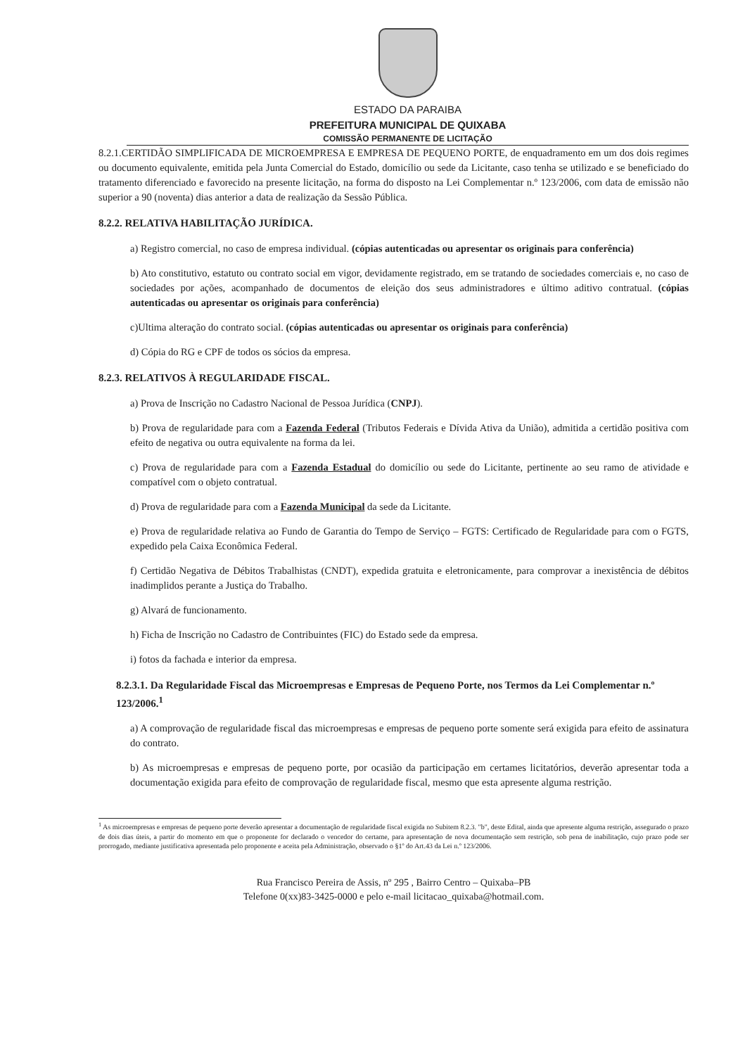ESTADO DA PARAIBA
PREFEITURA MUNICIPAL DE QUIXABA
COMISSÃO PERMANENTE DE LICITAÇÃO
8.2.1.CERTIDÃO SIMPLIFICADA DE MICROEMPRESA E EMPRESA DE PEQUENO PORTE, de enquadramento em um dos dois regimes ou documento equivalente, emitida pela Junta Comercial do Estado, domicílio ou sede da Licitante, caso tenha se utilizado e se beneficiado do tratamento diferenciado e favorecido na presente licitação, na forma do disposto na Lei Complementar n.º 123/2006, com data de emissão não superior a 90 (noventa) dias anterior a data de realização da Sessão Pública.
8.2.2. RELATIVA HABILITAÇÃO JURÍDICA.
a) Registro comercial, no caso de empresa individual. (cópias autenticadas ou apresentar os originais para conferência)
b) Ato constitutivo, estatuto ou contrato social em vigor, devidamente registrado, em se tratando de sociedades comerciais e, no caso de sociedades por ações, acompanhado de documentos de eleição dos seus administradores e último aditivo contratual. (cópias autenticadas ou apresentar os originais para conferência)
c)Ultima alteração do contrato social. (cópias autenticadas ou apresentar os originais para conferência)
d) Cópia do RG e CPF de todos os sócios da empresa.
8.2.3. RELATIVOS À REGULARIDADE FISCAL.
a) Prova de Inscrição no Cadastro Nacional de Pessoa Jurídica (CNPJ).
b) Prova de regularidade para com a Fazenda Federal (Tributos Federais e Dívida Ativa da União), admitida a certidão positiva com efeito de negativa ou outra equivalente na forma da lei.
c) Prova de regularidade para com a Fazenda Estadual do domicílio ou sede do Licitante, pertinente ao seu ramo de atividade e compatível com o objeto contratual.
d) Prova de regularidade para com a Fazenda Municipal da sede da Licitante.
e) Prova de regularidade relativa ao Fundo de Garantia do Tempo de Serviço – FGTS: Certificado de Regularidade para com o FGTS, expedido pela Caixa Econômica Federal.
f) Certidão Negativa de Débitos Trabalhistas (CNDT), expedida gratuita e eletronicamente, para comprovar a inexistência de débitos inadimplidos perante a Justiça do Trabalho.
g) Alvará de funcionamento.
h) Ficha de Inscrição no Cadastro de Contribuintes (FIC) do Estado sede da empresa.
i) fotos da fachada e interior da empresa.
8.2.3.1. Da Regularidade Fiscal das Microempresas e Empresas de Pequeno Porte, nos Termos da Lei Complementar n.º 123/2006.<sup>1</sup>
a) A comprovação de regularidade fiscal das microempresas e empresas de pequeno porte somente será exigida para efeito de assinatura do contrato.
b) As microempresas e empresas de pequeno porte, por ocasião da participação em certames licitatórios, deverão apresentar toda a documentação exigida para efeito de comprovação de regularidade fiscal, mesmo que esta apresente alguma restrição.
<sup>1</sup> As microempresas e empresas de pequeno porte deverão apresentar a documentação de regularidade fiscal exigida no Subitem 8.2.3. "b", deste Edital, ainda que apresente alguma restrição, assegurado o prazo de dois dias úteis, a partir do momento em que o proponente for declarado o vencedor do certame, para apresentação de nova documentação sem restrição, sob pena de inabilitação, cujo prazo pode ser prorrogado, mediante justificativa apresentada pelo proponente e aceita pela Administração, observado o §1º do Art.43 da Lei n.º 123/2006.
Rua Francisco Pereira de Assis, nº 295 , Bairro Centro – Quixaba–PB
Telefone 0(xx)83-3425-0000 e pelo e-mail licitacao_quixaba@hotmail.com.